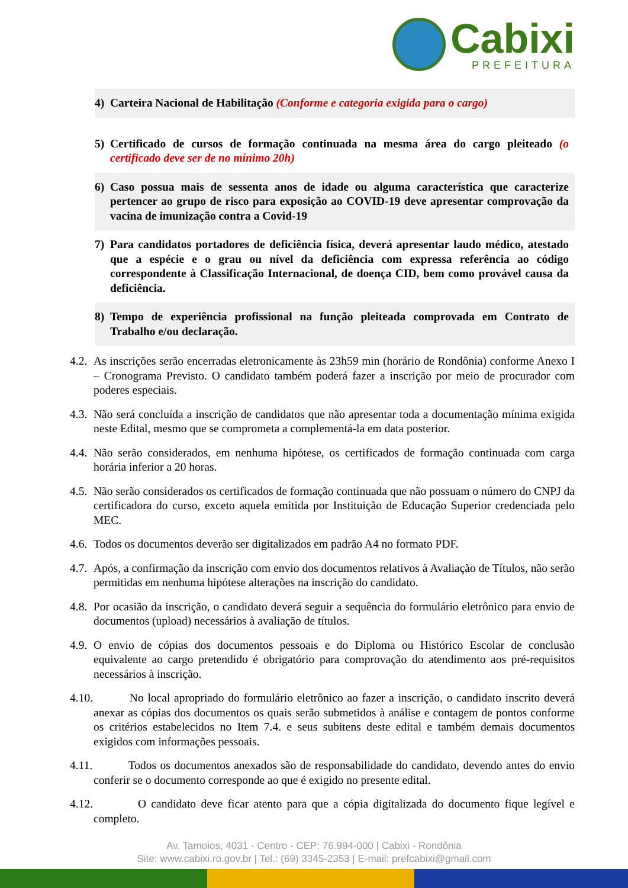Cabixi
PREFEITURA
4) Carteira Nacional de Habilitação (Conforme e categoria exigida para o cargo)
5) Certificado de cursos de formação continuada na mesma área do cargo pleiteado (o certificado deve ser de no mínimo 20h)
6) Caso possua mais de sessenta anos de idade ou alguma característica que caracterize pertencer ao grupo de risco para exposição ao COVID-19 deve apresentar comprovação da vacina de imunização contra a Covid-19
7) Para candidatos portadores de deficiência física, deverá apresentar laudo médico, atestado que a espécie e o grau ou nível da deficiência com expressa referência ao código correspondente à Classificação Internacional, de doença CID, bem como provável causa da deficiência.
8) Tempo de experiência profissional na função pleiteada comprovada em Contrato de Trabalho e/ou declaração.
4.2. As inscrições serão encerradas eletronicamente às 23h59 min (horário de Rondônia) conforme Anexo I – Cronograma Previsto. O candidato também poderá fazer a inscrição por meio de procurador com poderes especiais.
4.3. Não será concluída a inscrição de candidatos que não apresentar toda a documentação mínima exigida neste Edital, mesmo que se comprometa a complementá-la em data posterior.
4.4. Não serão considerados, em nenhuma hipótese, os certificados de formação continuada com carga horária inferior a 20 horas.
4.5. Não serão considerados os certificados de formação continuada que não possuam o número do CNPJ da certificadora do curso, exceto aquela emitida por Instituição de Educação Superior credenciada pelo MEC.
4.6. Todos os documentos deverão ser digitalizados em padrão A4 no formato PDF.
4.7. Após, a confirmação da inscrição com envio dos documentos relativos à Avaliação de Títulos, não serão permitidas em nenhuma hipótese alterações na inscrição do candidato.
4.8. Por ocasião da inscrição, o candidato deverá seguir a sequência do formulário eletrônico para envio de documentos (upload) necessários à avaliação de títulos.
4.9. O envio de cópias dos documentos pessoais e do Diploma ou Histórico Escolar de conclusão equivalente ao cargo pretendido é obrigatório para comprovação do atendimento aos pré-requisitos necessários à inscrição.
4.10. No local apropriado do formulário eletrônico ao fazer a inscrição, o candidato inscrito deverá anexar as cópias dos documentos os quais serão submetidos à análise e contagem de pontos conforme os critérios estabelecidos no Item 7.4. e seus subitens deste edital e também demais documentos exigidos com informações pessoais.
4.11. Todos os documentos anexados são de responsabilidade do candidato, devendo antes do envio conferir se o documento corresponde ao que é exigido no presente edital.
4.12. O candidato deve ficar atento para que a cópia digitalizada do documento fique legível e completo.
Av. Tamoios, 4031 - Centro - CEP: 76.994-000 | Cabixi - Rondônia
Site: www.cabixi.ro.gov.br | Tel.: (69) 3345-2353 | E-mail: prefcabixi@gmail.com